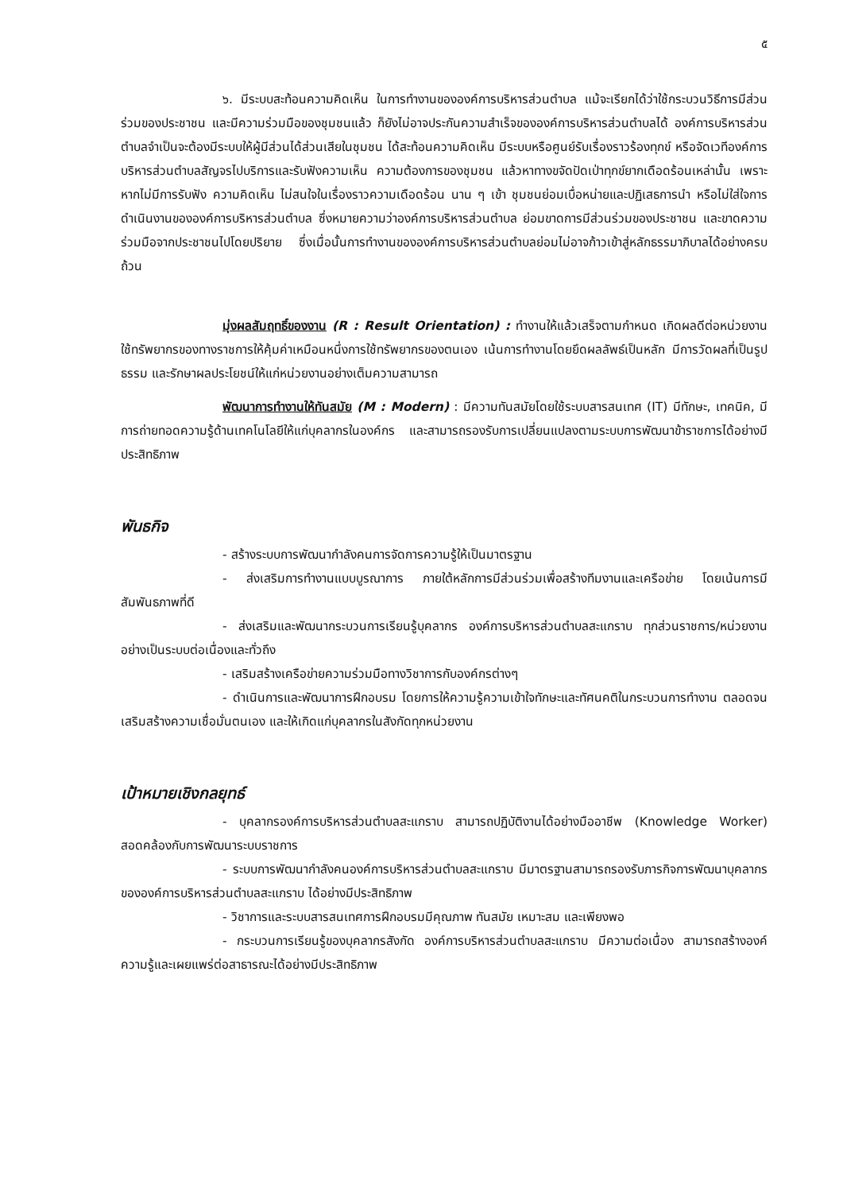๕
๖. มีระบบสะท้อนความคิดเห็น ในการทำงานขององค์การบริหารส่วนตำบล แม้จะเรียกได้ว่าใช้กระบวนวิธีการมีส่วนร่วมของประชาชน และมีความร่วมมือของชุมชนแล้ว ก็ยังไม่อาจประกันความสำเร็จขององค์การบริหารส่วนตำบลได้ องค์การบริหารส่วนตำบลจำเป็นจะต้องมีระบบให้ผู้มีส่วนได้ส่วนเสียในชุมชน ได้สะท้อนความคิดเห็น มีระบบหรือศูนย์รับเรื่องราวร้องทุกข์ หรือจัดเวทีองค์การบริหารส่วนตำบลสัญจรไปบริการและรับฟังความเห็น ความต้องการของชุมชน แล้วหาทางขจัดปัดเป่าทุกข์ยากเดือดร้อนเหล่านั้น เพราะหากไม่มีการรับฟัง ความคิดเห็น ไม่สนใจในเรื่องราวความเดือดร้อน นาน ๆ เข้า ชุมชนย่อมเบื่อหน่ายและปฏิเสธการนำ หรือไม่ใส่ใจการดำเนินงานขององค์การบริหารส่วนตำบล ซึ่งหมายความว่าองค์การบริหารส่วนตำบล ย่อมขาดการมีส่วนร่วมของประชาชน และขาดความร่วมมือจากประชาชนไปโดยปริยาย ซึ่งเมื่อนั้นการทำงานขององค์การบริหารส่วนตำบลย่อมไม่อาจก้าวเข้าสู่หลักธรรมาภิบาลได้อย่างครบถ้วน
มุ่งผลสัมฤทธิ์ของงาน (R : Result Orientation) : ทำงานให้แล้วเสร็จตามกำหนด เกิดผลดีต่อหน่วยงาน ใช้ทรัพยากรของทางราชการให้คุ้มค่าเหมือนหนึ่งการใช้ทรัพยากรของตนเอง เน้นการทำงานโดยยึดผลลัพธ์เป็นหลัก มีการวัดผลที่เป็นรูปธรรม และรักษาผลประโยชน์ให้แก่หน่วยงานอย่างเต็มความสามารถ
พัฒนาการทำงานให้ทันสมัย (M : Modern) : มีความทันสมัยโดยใช้ระบบสารสนเทศ (IT) มีทักษะ, เทคนิค, มีการถ่ายทอดความรู้ด้านเทคโนโลยีให้แก่บุคลากรในองค์กร และสามารถรองรับการเปลี่ยนแปลงตามระบบการพัฒนาข้าราชการได้อย่างมีประสิทธิภาพ
พันธกิจ
- สร้างระบบการพัฒนากำลังคนการจัดการความรู้ให้เป็นมาตรฐาน
- ส่งเสริมการทำงานแบบบูรณาการ ภายใต้หลักการมีส่วนร่วมเพื่อสร้างทีมงานและเครือข่าย โดยเน้นการมีสัมพันธภาพที่ดี
- ส่งเสริมและพัฒนากระบวนการเรียนรู้บุคลากร องค์การบริหารส่วนตำบลสะแกราบ ทุกส่วนราชการ/หน่วยงานอย่างเป็นระบบต่อเนื่องและทั่วถึง
- เสริมสร้างเครือข่ายความร่วมมือทางวิชาการกับองค์กรต่างๆ
- ดำเนินการและพัฒนาการฝึกอบรม โดยการให้ความรู้ความเข้าใจทักษะและทัศนคติในกระบวนการทำงาน ตลอดจนเสริมสร้างความเชื่อมั่นตนเอง และให้เกิดแก่บุคลากรในสังกัดทุกหน่วยงาน
เป้าหมายเชิงกลยุทธ์
- บุคลากรองค์การบริหารส่วนตำบลสะแกราบ สามารถปฏิบัติงานได้อย่างมืออาชีพ (Knowledge Worker) สอดคล้องกับการพัฒนาระบบราชการ
- ระบบการพัฒนากำลังคนองค์การบริหารส่วนตำบลสะแกราบ มีมาตรฐานสามารถรองรับภารกิจการพัฒนาบุคลากรขององค์การบริหารส่วนตำบลสะแกราบ ได้อย่างมีประสิทธิภาพ
- วิชาการและระบบสารสนเทศการฝึกอบรมมีคุณภาพ ทันสมัย เหมาะสม และเพียงพอ
- กระบวนการเรียนรู้ของบุคลากรสังกัด องค์การบริหารส่วนตำบลสะแกราบ มีความต่อเนื่อง สามารถสร้างองค์ความรู้และเผยแพร่ต่อสาธารณะได้อย่างมีประสิทธิภาพ